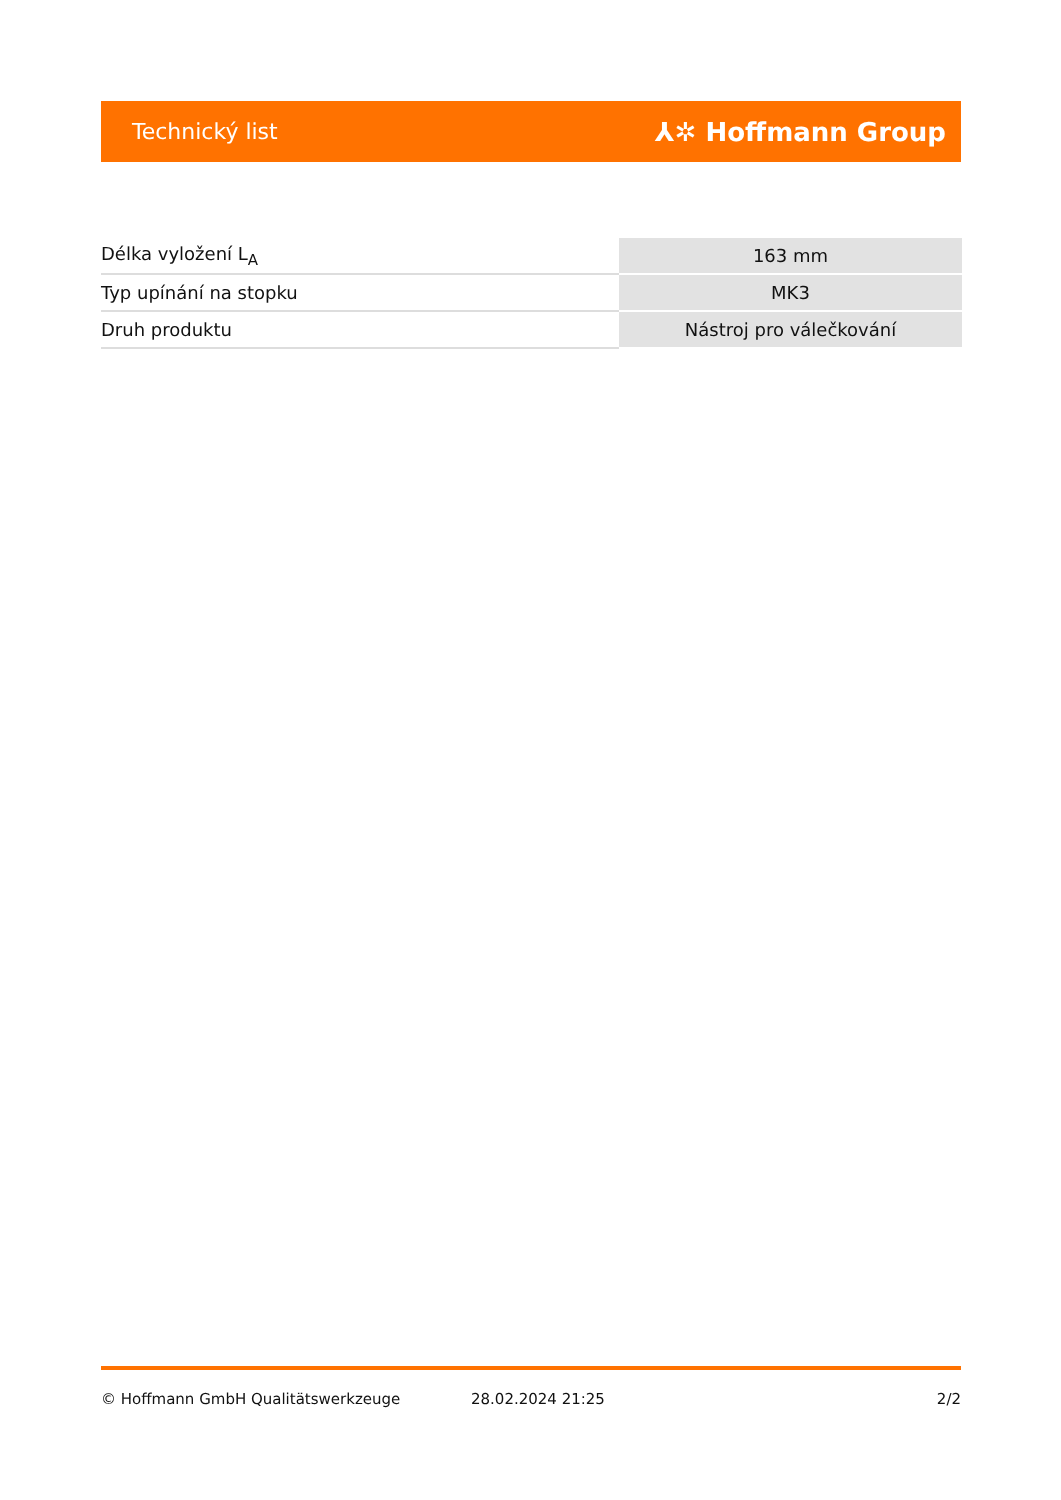Technický list ⅄✲ Hoffmann Group
| Délka vyložení L<sub>A</sub> | 163 mm |
| Typ upínání na stopku | MK3 |
| Druh produktu | Nástroj pro válečkování |
© Hoffmann GmbH Qualitätswerkzeuge 28.02.2024 21:25 2/2